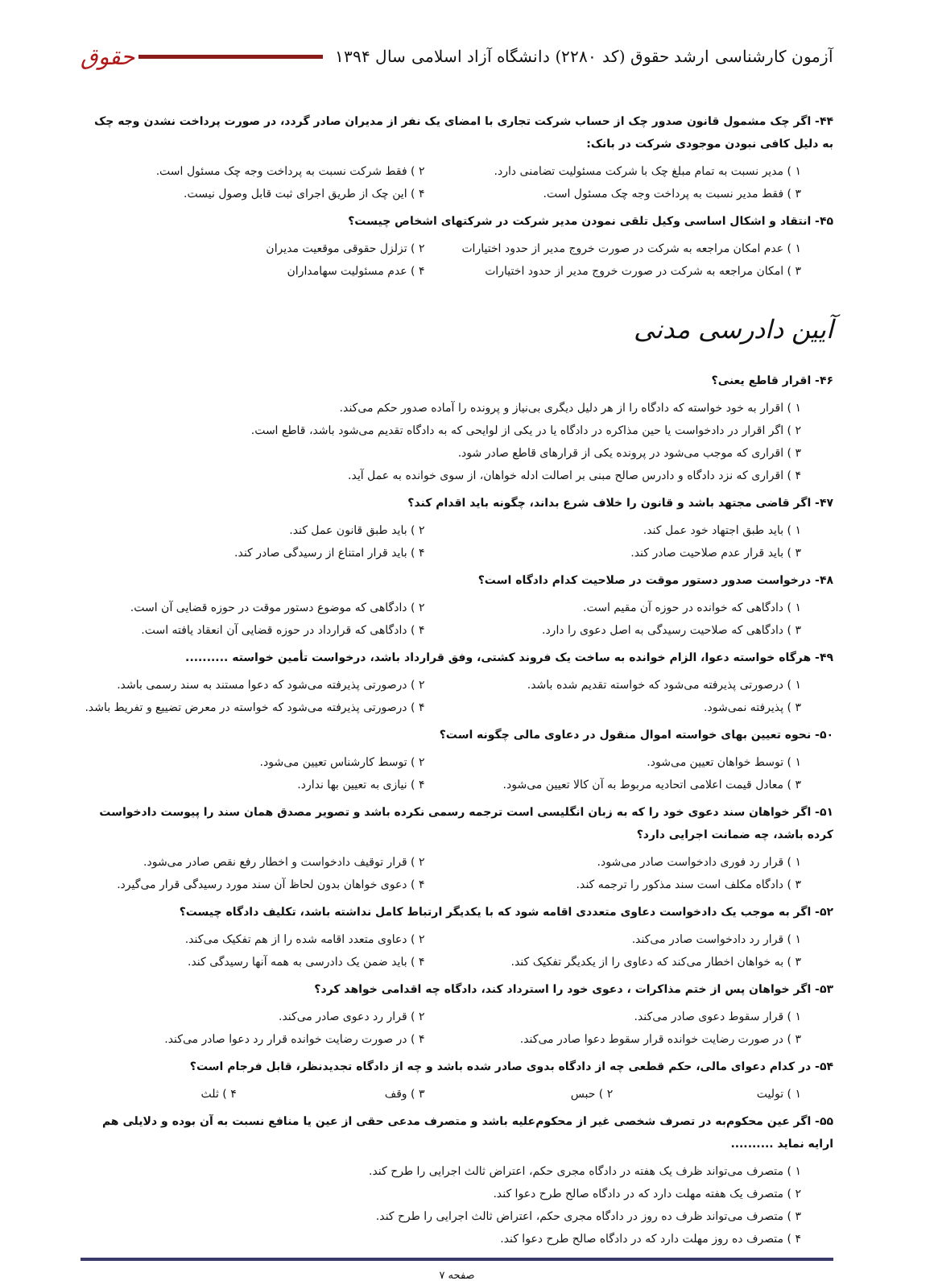آزمون کارشناسی ارشد حقوق (کد ۲۲۸۰) دانشگاه آزاد اسلامی سال ۱۳۹۴
حقوق
۴۴- اگر چک مشمول قانون صدور چک از حساب شرکت تجاری با امضای یک نفر از مدیران صادر گردد، در صورت پرداخت نشدن وجه چک به دلیل کافی نبودن موجودی شرکت در بانک:
۱ ) مدیر نسبت به تمام مبلغ چک با شرکت مسئولیت تضامنی دارد. ۲ ) فقط شرکت نسبت به پرداخت وجه چک مسئول است.
۳ ) فقط مدیر نسبت به پرداخت وجه چک مسئول است. ۴ ) این چک از طریق اجرای ثبت قابل وصول نیست.
۴۵- انتقاد و اشکال اساسی وکیل تلقی نمودن مدیر شرکت در شرکتهای اشخاص چیست؟
۱ ) عدم امکان مراجعه به شرکت در صورت خروج مدیر از حدود اختیارات ۲ ) تزلزل حقوقی موقعیت مدیران
۳ ) امکان مراجعه به شرکت در صورت خروج مدیر از حدود اختیارات ۴ ) عدم مسئولیت سهامداران
آیین دادرسی مدنی
۴۶- اقرار قاطع یعنی؟
۱ ) اقرار به خود خواسته که دادگاه را از هر دلیل دیگری بی‌نیاز و پرونده را آماده صدور حکم می‌کند.
۲ ) اگر اقرار در دادخواست یا حین مذاکره در دادگاه یا در یکی از لوایحی که به دادگاه تقدیم می‌شود باشد، قاطع است.
۳ ) اقراری که موجب می‌شود در پرونده یکی از قرارهای قاطع صادر شود.
۴ ) اقراری که نزد دادگاه و دادرس صالح مبنی بر اصالت ادله خواهان، از سوی خوانده به عمل آید.
۴۷- اگر قاضی مجتهد باشد و قانون را خلاف شرع بداند، چگونه باید اقدام کند؟
۱ ) باید طبق اجتهاد خود عمل کند. ۲ ) باید طبق قانون عمل کند.
۳ ) باید قرار عدم صلاحیت صادر کند. ۴ ) باید قرار امتناع از رسیدگی صادر کند.
۴۸- درخواست صدور دستور موقت در صلاحیت کدام دادگاه است؟
۱ ) دادگاهی که خوانده در حوزه آن مقیم است. ۲ ) دادگاهی که موضوع دستور موقت در حوزه قضایی آن است.
۳ ) دادگاهی که صلاحیت رسیدگی به اصل دعوی را دارد. ۴ ) دادگاهی که قرارداد در حوزه قضایی آن انعقاد یافته است.
۴۹- هرگاه خواسته دعوا، الزام خوانده به ساخت یک فروند کشتی، وفق قرارداد باشد، درخواست تأمین خواسته ..........
۱ ) درصورتی پذیرفته می‌شود که خواسته تقدیم شده باشد. ۲ ) درصورتی پذیرفته می‌شود که دعوا مستند به سند رسمی باشد.
۳ ) پذیرفته نمی‌شود. ۴ ) درصورتی پذیرفته می‌شود که خواسته در معرض تضییع و تفریط باشد.
۵۰- نحوه تعیین بهای خواسته اموال منقول در دعاوی مالی چگونه است؟
۱ ) توسط خواهان تعیین می‌شود. ۲ ) توسط کارشناس تعیین می‌شود.
۳ ) معادل قیمت اعلامی اتحادیه مربوط به آن کالا تعیین می‌شود. ۴ ) نیازی به تعیین بها ندارد.
۵۱- اگر خواهان سند دعوی خود را که به زبان انگلیسی است ترجمه رسمی نکرده باشد و تصویر مصدق همان سند را پیوست دادخواست کرده باشد، چه ضمانت اجرایی دارد؟
۱ ) قرار رد فوری دادخواست صادر می‌شود. ۲ ) قرار توقیف دادخواست و اخطار رفع نقص صادر می‌شود.
۳ ) دادگاه مکلف است سند مذکور را ترجمه کند. ۴ ) دعوی خواهان بدون لحاظ آن سند مورد رسیدگی قرار می‌گیرد.
۵۲- اگر به موجب یک دادخواست دعاوی متعددی اقامه شود که با یکدیگر ارتباط کامل نداشته باشد، تکلیف دادگاه چیست؟
۱ ) قرار رد دادخواست صادر می‌کند. ۲ ) دعاوی متعدد اقامه شده را از هم تفکیک می‌کند.
۳ ) به خواهان اخطار می‌کند که دعاوی را از یکدیگر تفکیک کند. ۴ ) باید ضمن یک دادرسی به همه آنها رسیدگی کند.
۵۳- اگر خواهان پس از ختم مذاکرات ، دعوی خود را استرداد کند، دادگاه چه اقدامی خواهد کرد؟
۱ ) قرار سقوط دعوی صادر می‌کند. ۲ ) قرار رد دعوی صادر می‌کند.
۳ ) در صورت رضایت خوانده قرار سقوط دعوا صادر می‌کند. ۴ ) در صورت رضایت خوانده قرار رد دعوا صادر می‌کند.
۵۴- در کدام دعوای مالی، حکم قطعی چه از دادگاه بدوی صادر شده باشد و چه از دادگاه تجدیدنظر، قابل فرجام است؟
۱ ) تولیت ۲ ) حبس ۳ ) وقف ۴ ) ثلث
۵۵- اگر عین محکوم‌به در تصرف شخصی غیر از محکوم‌علیه باشد و متصرف مدعی حقی از عین یا منافع نسبت به آن بوده و دلایلی هم ارایه نماید ..........
۱ ) متصرف می‌تواند ظرف یک هفته در دادگاه مجری حکم، اعتراض ثالث اجرایی را طرح کند.
۲ ) متصرف یک هفته مهلت دارد که در دادگاه صالح طرح دعوا کند.
۳ ) متصرف می‌تواند ظرف ده روز در دادگاه مجری حکم، اعتراض ثالث اجرایی را طرح کند.
۴ ) متصرف ده روز مهلت دارد که در دادگاه صالح طرح دعوا کند.
صفحه ۷